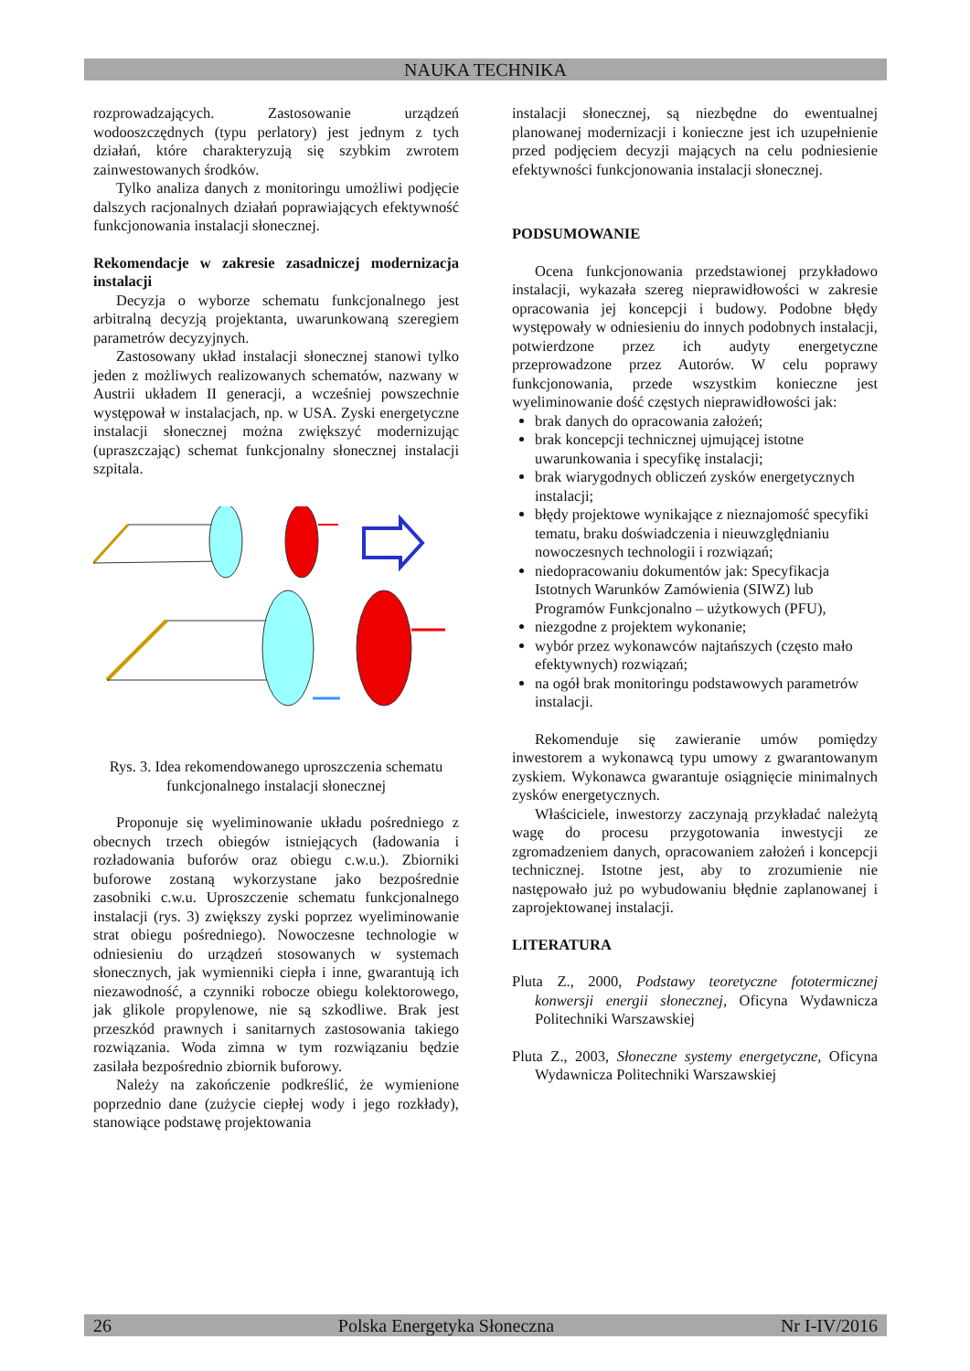NAUKA TECHNIKA
rozprowadzających. Zastosowanie urządzeń wodooszczędnych (typu perlatory) jest jednym z tych działań, które charakteryzują się szybkim zwrotem zainwestowanych środków.
Tylko analiza danych z monitoringu umożliwi podjęcie dalszych racjonalnych działań poprawiających efektywność funkcjonowania instalacji słonecznej.
Rekomendacje w zakresie zasadniczej modernizacja instalacji
Decyzja o wyborze schematu funkcjonalnego jest arbitralną decyzją projektanta, uwarunkowaną szeregiem parametrów decyzyjnych.
Zastosowany układ instalacji słonecznej stanowi tylko jeden z możliwych realizowanych schematów, nazwany w Austrii układem II generacji, a wcześniej powszechnie występował w instalacjach, np. w USA. Zyski energetyczne instalacji słonecznej można zwiększyć modernizując (upraszczając) schemat funkcjonalny słonecznej instalacji szpitala.
Rys. 3. Idea rekomendowanego uproszczenia schematu funkcjonalnego instalacji słonecznej
Proponuje się wyeliminowanie układu pośredniego z obecnych trzech obiegów istniejących (ładowania i rozładowania buforów oraz obiegu c.w.u.). Zbiorniki buforowe zostaną wykorzystane jako bezpośrednie zasobniki c.w.u. Uproszczenie schematu funkcjonalnego instalacji (rys. 3) zwiększy zyski poprzez wyeliminowanie strat obiegu pośredniego). Nowoczesne technologie w odniesieniu do urządzeń stosowanych w systemach słonecznych, jak wymienniki ciepła i inne, gwarantują ich niezawodność, a czynniki robocze obiegu kolektorowego, jak glikole propylenowe, nie są szkodliwe. Brak jest przeszkód prawnych i sanitarnych zastosowania takiego rozwiązania. Woda zimna w tym rozwiązaniu będzie zasilała bezpośrednio zbiornik buforowy.
Należy na zakończenie podkreślić, że wymienione poprzednio dane (zużycie ciepłej wody i jego rozkłady), stanowiące podstawę projektowania
instalacji słonecznej, są niezbędne do ewentualnej planowanej modernizacji i konieczne jest ich uzupełnienie przed podjęciem decyzji mających na celu podniesienie efektywności funkcjonowania instalacji słonecznej.
PODSUMOWANIE
Ocena funkcjonowania przedstawionej przykładowo instalacji, wykazała szereg nieprawidłowości w zakresie opracowania jej koncepcji i budowy. Podobne błędy występowały w odniesieniu do innych podobnych instalacji, potwierdzone przez ich audyty energetyczne przeprowadzone przez Autorów. W celu poprawy funkcjonowania, przede wszystkim konieczne jest wyeliminowanie dość częstych nieprawidłowości jak:
brak danych do opracowania założeń;
brak koncepcji technicznej ujmującej istotne uwarunkowania i specyfikę instalacji;
brak wiarygodnych obliczeń zysków energetycznych instalacji;
błędy projektowe wynikające z nieznajomość specyfiki tematu, braku doświadczenia i nieuwzględnianiu nowoczesnych technologii i rozwiązań;
niedopracowaniu dokumentów jak: Specyfikacja Istotnych Warunków Zamówienia (SIWZ) lub Programów Funkcjonalno – użytkowych (PFU),
niezgodne z projektem wykonanie;
wybór przez wykonawców najtańszych (często mało efektywnych) rozwiązań;
na ogół brak monitoringu podstawowych parametrów instalacji.
Rekomenduje się zawieranie umów pomiędzy inwestorem a wykonawcą typu umowy z gwarantowanym zyskiem. Wykonawca gwarantuje osiągnięcie minimalnych zysków energetycznych.
Właściciele, inwestorzy zaczynają przykładać należytą wagę do procesu przygotowania inwestycji ze zgromadzeniem danych, opracowaniem założeń i koncepcji technicznej. Istotne jest, aby to zrozumienie nie następowało już po wybudowaniu błędnie zaplanowanej i zaprojektowanej instalacji.
LITERATURA
Pluta Z., 2000, Podstawy teoretyczne fototermicznej konwersji energii słonecznej, Oficyna Wydawnicza Politechniki Warszawskiej
Pluta Z., 2003, Słoneczne systemy energetyczne, Oficyna Wydawnicza Politechniki Warszawskiej
26 Polska Energetyka Słoneczna Nr I-IV/2016